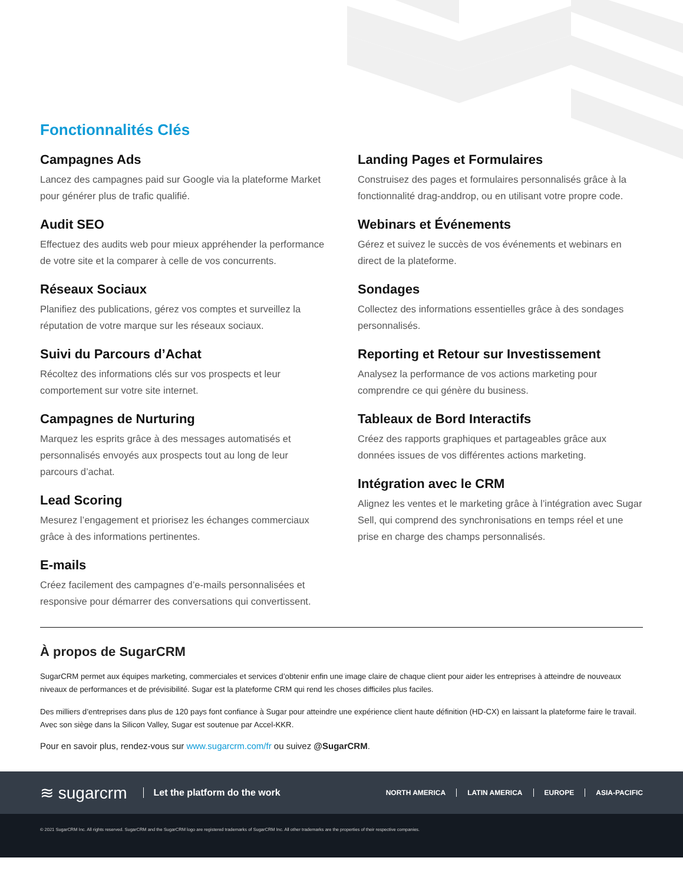Fonctionnalités Clés
Campagnes Ads
Lancez des campagnes paid sur Google via la plateforme Market pour générer plus de trafic qualifié.
Audit SEO
Effectuez des audits web pour mieux appréhender la performance de votre site et la comparer à celle de vos concurrents.
Réseaux Sociaux
Planifiez des publications, gérez vos comptes et surveillez la réputation de votre marque sur les réseaux sociaux.
Suivi du Parcours d’Achat
Récoltez des informations clés sur vos prospects et leur comportement sur votre site internet.
Campagnes de Nurturing
Marquez les esprits grâce à des messages automatisés et personnalisés envoyés aux prospects tout au long de leur parcours d’achat.
Lead Scoring
Mesurez l’engagement et priorisez les échanges commerciaux grâce à des informations pertinentes.
E-mails
Créez facilement des campagnes d’e-mails personnalisées et responsive pour démarrer des conversations qui convertissent.
Landing Pages et Formulaires
Construisez des pages et formulaires personnalisés grâce à la fonctionnalité drag-anddrop, ou en utilisant votre propre code.
Webinars et Événements
Gérez et suivez le succès de vos événements et webinars en direct de la plateforme.
Sondages
Collectez des informations essentielles grâce à des sondages personnalisés.
Reporting et Retour sur Investissement
Analysez la performance de vos actions marketing pour comprendre ce qui génère du business.
Tableaux de Bord Interactifs
Créez des rapports graphiques et partageables grâce aux données issues de vos différentes actions marketing.
Intégration avec le CRM
Alignez les ventes et le marketing grâce à l’intégration avec Sugar Sell, qui comprend des synchronisations en temps réel et une prise en charge des champs personnalisés.
À propos de SugarCRM
SugarCRM permet aux équipes marketing, commerciales et services d’obtenir enfin une image claire de chaque client pour aider les entreprises à atteindre de nouveaux niveaux de performances et de prévisibilité. Sugar est la plateforme CRM qui rend les choses difficiles plus faciles.
Des milliers d’entreprises dans plus de 120 pays font confiance à Sugar pour atteindre une expérience client haute définition (HD-CX) en laissant la plateforme faire le travail. Avec son siège dans la Silicon Valley, Sugar est soutenue par Accel-KKR.
Pour en savoir plus, rendez-vous sur www.sugarcrm.com/fr ou suivez @SugarCRM.
≋ sugarcrm Let the platform do the work
NORTH AMERICA LATIN AMERICA EUROPE ASIA-PACIFIC
© 2021 SugarCRM Inc. All rights reserved. SugarCRM and the SugarCRM logo are registered trademarks of SugarCRM Inc. All other trademarks are the properties of their respective companies.